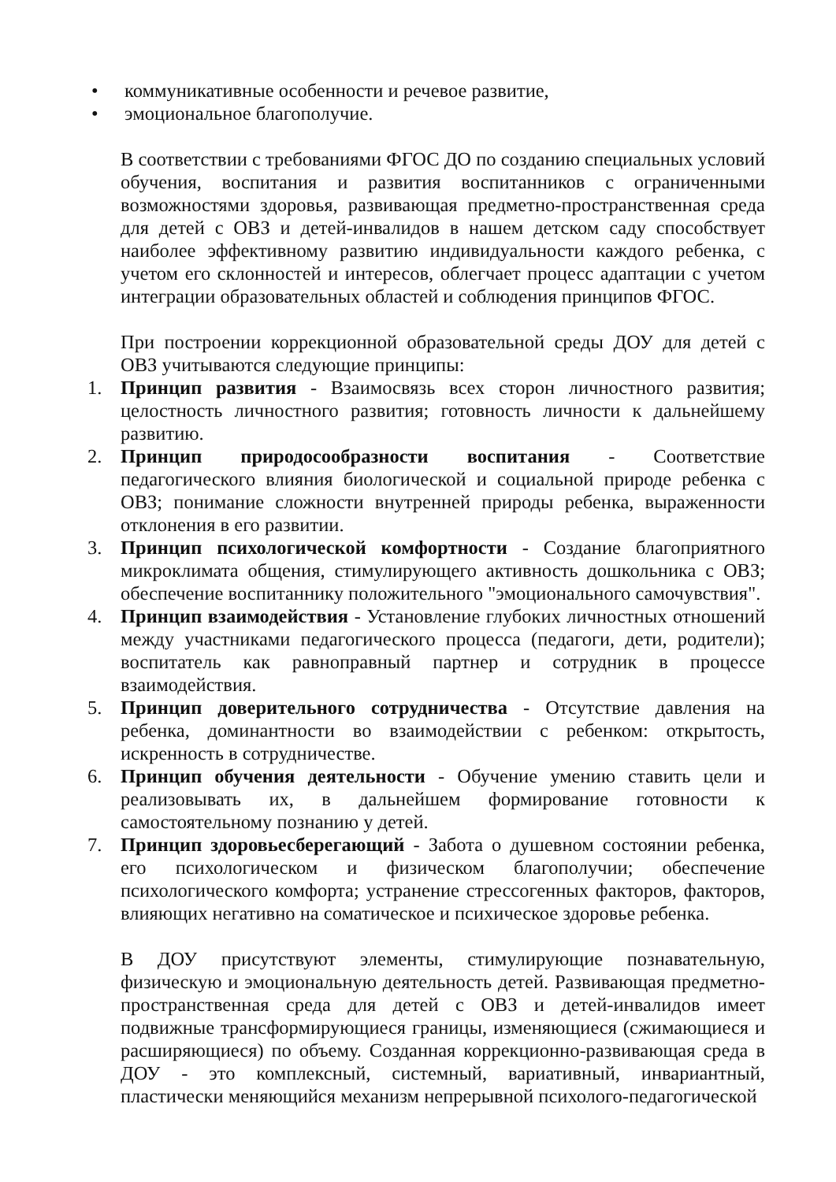• коммуникативные особенности и речевое развитие,
• эмоциональное благополучие.
В соответствии с требованиями ФГОС ДО по созданию специальных условий обучения, воспитания и развития воспитанников с ограниченными возможностями здоровья, развивающая предметно-пространственная среда для детей с ОВЗ и детей-инвалидов в нашем детском саду способствует наиболее эффективному развитию индивидуальности каждого ребенка, с учетом его склонностей и интересов, облегчает процесс адаптации с учетом интеграции образовательных областей и соблюдения принципов ФГОС.
При построении коррекционной образовательной среды ДОУ для детей с ОВЗ учитываются следующие принципы:
1. Принцип развития - Взаимосвязь всех сторон личностного развития; целостность личностного развития; готовность личности к дальнейшему развитию.
2. Принцип природосообразности воспитания - Соответствие педагогического влияния биологической и социальной природе ребенка с ОВЗ; понимание сложности внутренней природы ребенка, выраженности отклонения в его развитии.
3. Принцип психологической комфортности - Создание благоприятного микроклимата общения, стимулирующего активность дошкольника с ОВЗ; обеспечение воспитаннику положительного "эмоционального самочувствия".
4. Принцип взаимодействия - Установление глубоких личностных отношений между участниками педагогического процесса (педагоги, дети, родители); воспитатель как равноправный партнер и сотрудник в процессе взаимодействия.
5. Принцип доверительного сотрудничества - Отсутствие давления на ребенка, доминантности во взаимодействии с ребенком: открытость, искренность в сотрудничестве.
6. Принцип обучения деятельности - Обучение умению ставить цели и реализовывать их, в дальнейшем формирование готовности к самостоятельному познанию у детей.
7. Принцип здоровьесберегающий - Забота о душевном состоянии ребенка, его психологическом и физическом благополучии; обеспечение психологического комфорта; устранение стрессогенных факторов, факторов, влияющих негативно на соматическое и психическое здоровье ребенка.
В ДОУ присутствуют элементы, стимулирующие познавательную, физическую и эмоциональную деятельность детей. Развивающая предметно-пространственная среда для детей с ОВЗ и детей-инвалидов имеет подвижные трансформирующиеся границы, изменяющиеся (сжимающиеся и расширяющиеся) по объему. Созданная коррекционно-развивающая среда в ДОУ - это комплексный, системный, вариативный, инвариантный, пластически меняющийся механизм непрерывной психолого-педагогической